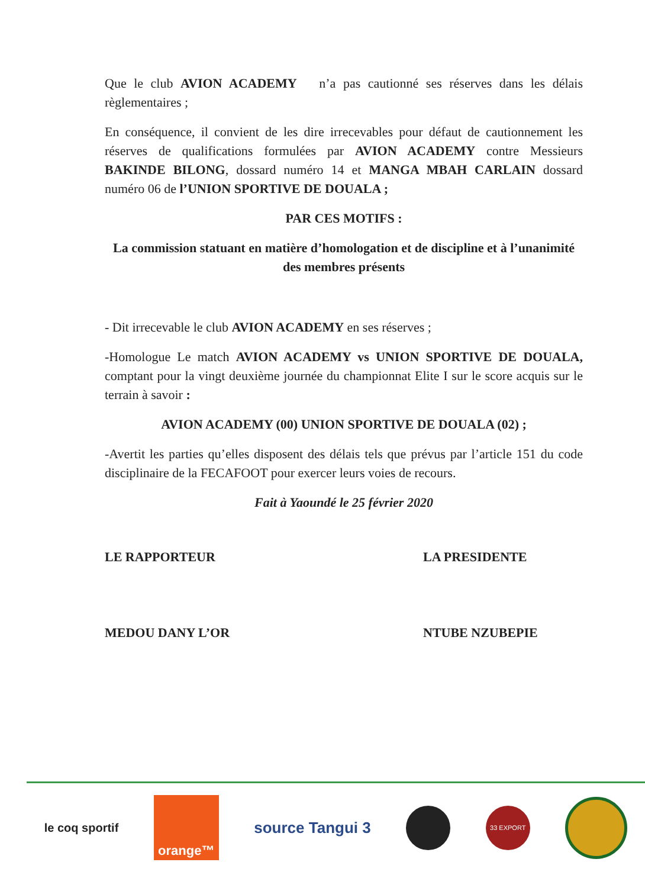Que le club AVION ACADEMY n’a pas cautionné ses réserves dans les délais règlementaires ;
En conséquence, il convient de les dire irrecevables pour défaut de cautionnement les réserves de qualifications formulées par AVION ACADEMY contre Messieurs BAKINDE BILONG, dossard numéro 14 et MANGA MBAH CARLAIN dossard numéro 06 de l’UNION SPORTIVE DE DOUALA ;
PAR CES MOTIFS :
La commission statuant en matière d’homologation et de discipline et à l’unanimité des membres présents
- Dit irrecevable le club AVION ACADEMY en ses réserves ;
-Homologue Le match AVION ACADEMY vs UNION SPORTIVE DE DOUALA, comptant pour la vingt deuxième journée du championnat Elite I sur le score acquis sur le terrain à savoir :
AVION ACADEMY (00) UNION SPORTIVE DE DOUALA (02) ;
-Avertit les parties qu’elles disposent des délais tels que prévus par l’article 151 du code disciplinaire de la FECAFOOT pour exercer leurs voies de recours.
Fait à Yaoundé le 25 février 2020
LE RAPPORTEUR
MEDOU DANY L’OR
LA PRESIDENTE
NTUBE NZUBEPIE
le coq sportif
orange™
source Tangui 3
33 EXPORT